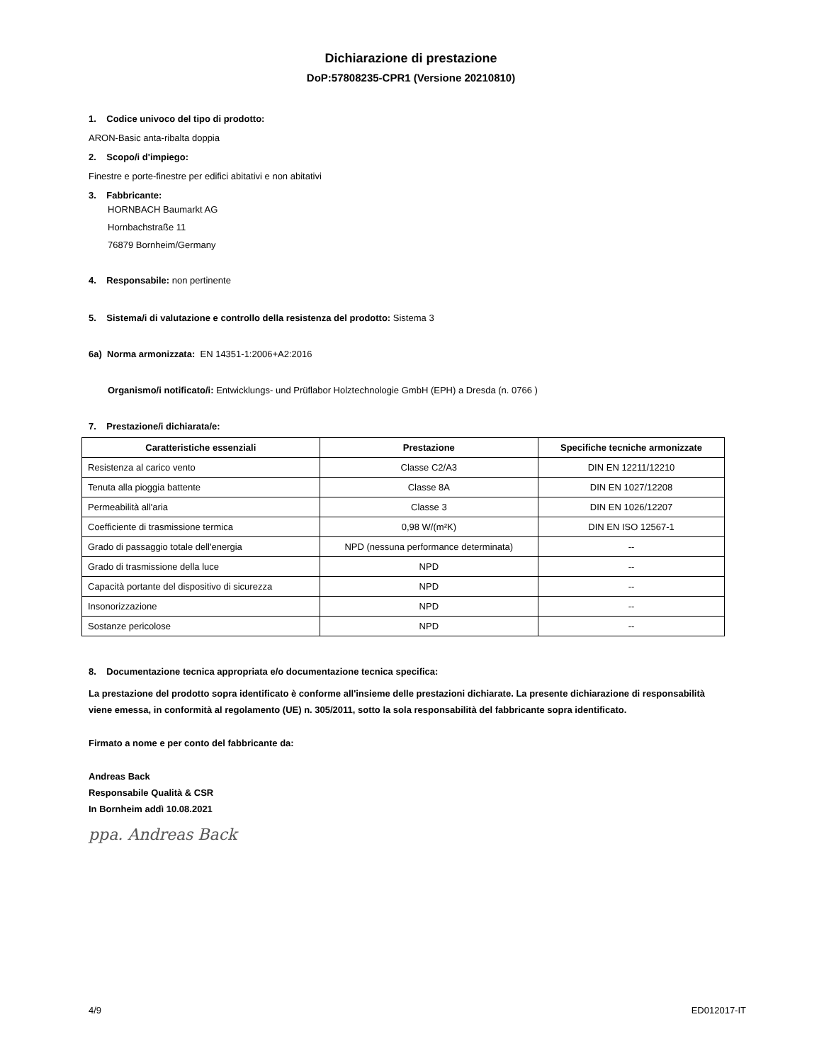Dichiarazione di prestazione
DoP:57808235-CPR1 (Versione 20210810)
1. Codice univoco del tipo di prodotto:
ARON-Basic anta-ribalta doppia
2. Scopo/i d'impiego:
Finestre e porte-finestre per edifici abitativi e non abitativi
3. Fabbricante:
HORNBACH Baumarkt AG
Hornbachstraße 11
76879 Bornheim/Germany
4. Responsabile: non pertinente
5. Sistema/i di valutazione e controllo della resistenza del prodotto: Sistema 3
6a) Norma armonizzata: EN 14351-1:2006+A2:2016
Organismo/i notificato/i: Entwicklungs- und Prüflabor Holztechnologie GmbH (EPH) a Dresda (n. 0766 )
7. Prestazione/i dichiarata/e:
| Caratteristiche essenziali | Prestazione | Specifiche tecniche armonizzate |
| --- | --- | --- |
| Resistenza al carico vento | Classe C2/A3 | DIN EN 12211/12210 |
| Tenuta alla pioggia battente | Classe 8A | DIN EN 1027/12208 |
| Permeabilità all'aria | Classe 3 | DIN EN 1026/12207 |
| Coefficiente di trasmissione termica | 0,98 W/(m²K) | DIN EN ISO 12567-1 |
| Grado di passaggio totale dell'energia | NPD (nessuna performance determinata) | -- |
| Grado di trasmissione della luce | NPD | -- |
| Capacità portante del dispositivo di sicurezza | NPD | -- |
| Insonorizzazione | NPD | -- |
| Sostanze pericolose | NPD | -- |
8. Documentazione tecnica appropriata e/o documentazione tecnica specifica:
La prestazione del prodotto sopra identificato è conforme all'insieme delle prestazioni dichiarate. La presente dichiarazione di responsabilità viene emessa, in conformità al regolamento (UE) n. 305/2011, sotto la sola responsabilità del fabbricante sopra identificato.
Firmato a nome e per conto del fabbricante da:
Andreas Back
Responsabile Qualità & CSR
In Bornheim addì 10.08.2021
ppa. Andreas Back
4/9 ED012017-IT